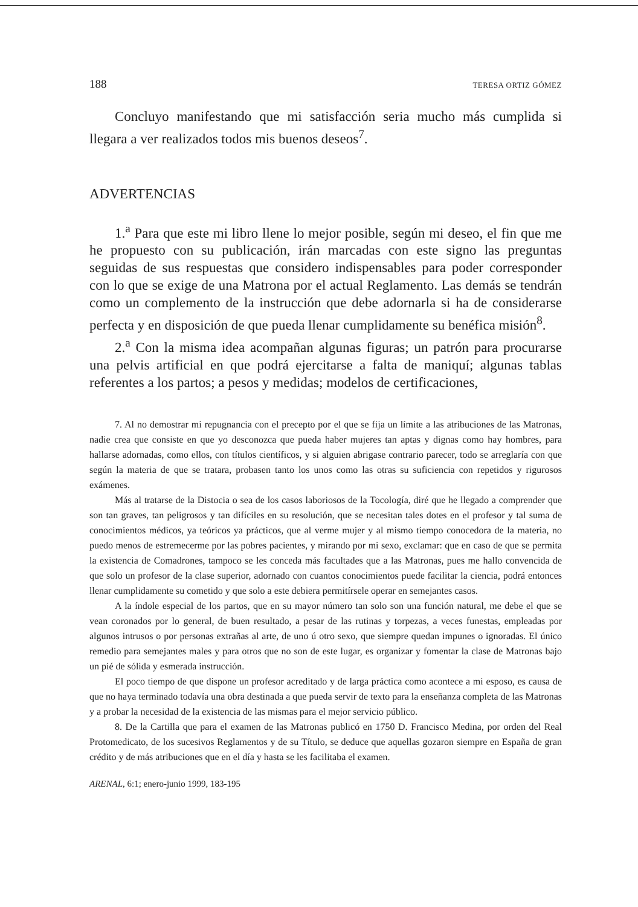188 TERESA ORTIZ GÓMEZ
Concluyo manifestando que mi satisfacción seria mucho más cumplida si llegara a ver realizados todos mis buenos deseos<sup>7</sup>.
ADVERTENCIAS
1.<sup>a</sup> Para que este mi libro llene lo mejor posible, según mi deseo, el fin que me he propuesto con su publicación, irán marcadas con este signo las preguntas seguidas de sus respuestas que considero indispensables para poder corresponder con lo que se exige de una Matrona por el actual Reglamento. Las demás se tendrán como un complemento de la instrucción que debe adornarla si ha de considerarse perfecta y en disposición de que pueda llenar cumplidamente su benéfica misión<sup>8</sup>.
2.<sup>a</sup> Con la misma idea acompañan algunas figuras; un patrón para procurarse una pelvis artificial en que podrá ejercitarse a falta de maniquí; algunas tablas referentes a los partos; a pesos y medidas; modelos de certificaciones,
7. Al no demostrar mi repugnancia con el precepto por el que se fija un límite a las atribuciones de las Matronas, nadie crea que consiste en que yo desconozca que pueda haber mujeres tan aptas y dignas como hay hombres, para hallarse adornadas, como ellos, con títulos científicos, y si alguien abrigase contrario parecer, todo se arreglaría con que según la materia de que se tratara, probasen tanto los unos como las otras su suficiencia con repetidos y rigurosos exámenes.
Más al tratarse de la Distocia o sea de los casos laboriosos de la Tocología, diré que he llegado a comprender que son tan graves, tan peligrosos y tan difíciles en su resolución, que se necesitan tales dotes en el profesor y tal suma de conocimientos médicos, ya teóricos ya prácticos, que al verme mujer y al mismo tiempo conocedora de la materia, no puedo menos de estremecerme por las pobres pacientes, y mirando por mi sexo, exclamar: que en caso de que se permita la existencia de Comadrones, tampoco se les conceda más facultades que a las Matronas, pues me hallo convencida de que solo un profesor de la clase superior, adornado con cuantos conocimientos puede facilitar la ciencia, podrá entonces llenar cumplidamente su cometido y que solo a este debiera permitírsele operar en semejantes casos.
A la índole especial de los partos, que en su mayor número tan solo son una función natural, me debe el que se vean coronados por lo general, de buen resultado, a pesar de las rutinas y torpezas, a veces funestas, empleadas por algunos intrusos o por personas extrañas al arte, de uno ú otro sexo, que siempre quedan impunes o ignoradas. El único remedio para semejantes males y para otros que no son de este lugar, es organizar y fomentar la clase de Matronas bajo un pié de sólida y esmerada instrucción.
El poco tiempo de que dispone un profesor acreditado y de larga práctica como acontece a mi esposo, es causa de que no haya terminado todavía una obra destinada a que pueda servir de texto para la enseñanza completa de las Matronas y a probar la necesidad de la existencia de las mismas para el mejor servicio público.
8. De la Cartilla que para el examen de las Matronas publicó en 1750 D. Francisco Medina, por orden del Real Protomedicato, de los sucesivos Reglamentos y de su Título, se deduce que aquellas gozaron siempre en España de gran crédito y de más atribuciones que en el día y hasta se les facilitaba el examen.
ARENAL, 6:1; enero-junio 1999, 183-195